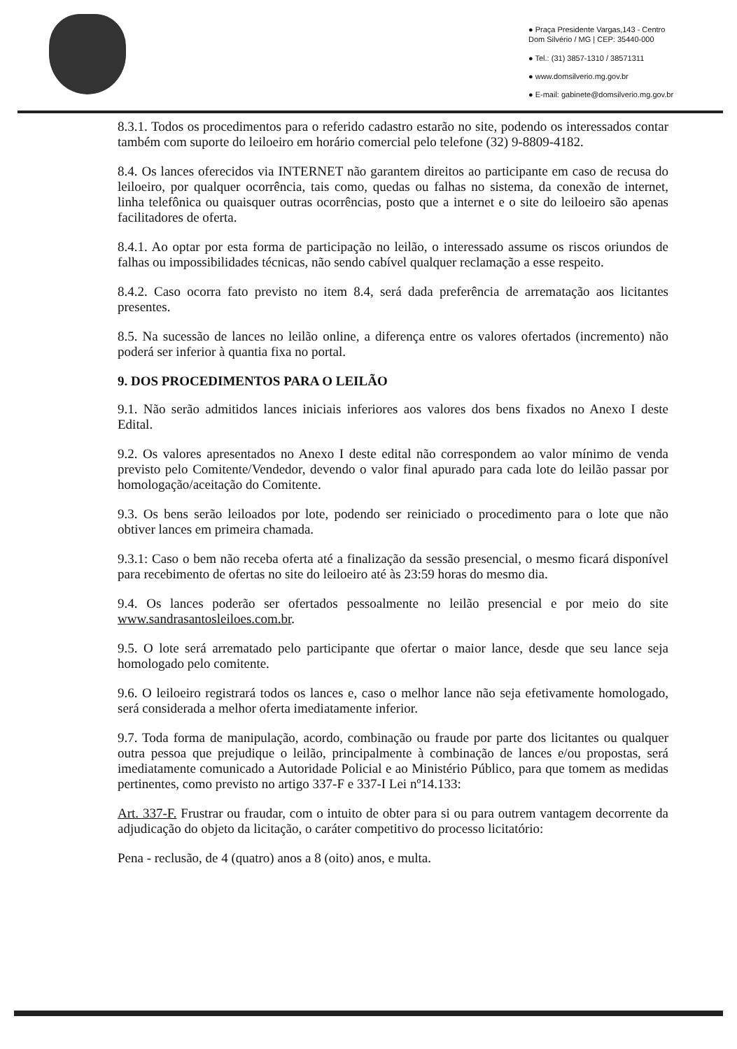● Praça Presidente Vargas,143 - Centro
Dom Silvério / MG | CEP: 35440-000
● Tel.: (31) 3857-1310 / 38571311
● www.domsilverio.mg.gov.br
● E-mail: gabinete@domsilverio.mg.gov.br
8.3.1. Todos os procedimentos para o referido cadastro estarão no site, podendo os interessados contar também com suporte do leiloeiro em horário comercial pelo telefone (32) 9-8809-4182.
8.4. Os lances oferecidos via INTERNET não garantem direitos ao participante em caso de recusa do leiloeiro, por qualquer ocorrência, tais como, quedas ou falhas no sistema, da conexão de internet, linha telefônica ou quaisquer outras ocorrências, posto que a internet e o site do leiloeiro são apenas facilitadores de oferta.
8.4.1. Ao optar por esta forma de participação no leilão, o interessado assume os riscos oriundos de falhas ou impossibilidades técnicas, não sendo cabível qualquer reclamação a esse respeito.
8.4.2. Caso ocorra fato previsto no item 8.4, será dada preferência de arrematação aos licitantes presentes.
8.5. Na sucessão de lances no leilão online, a diferença entre os valores ofertados (incremento) não poderá ser inferior à quantia fixa no portal.
9. DOS PROCEDIMENTOS PARA O LEILÃO
9.1. Não serão admitidos lances iniciais inferiores aos valores dos bens fixados no Anexo I deste Edital.
9.2. Os valores apresentados no Anexo I deste edital não correspondem ao valor mínimo de venda previsto pelo Comitente/Vendedor, devendo o valor final apurado para cada lote do leilão passar por homologação/aceitação do Comitente.
9.3. Os bens serão leiloados por lote, podendo ser reiniciado o procedimento para o lote que não obtiver lances em primeira chamada.
9.3.1: Caso o bem não receba oferta até a finalização da sessão presencial, o mesmo ficará disponível para recebimento de ofertas no site do leiloeiro até às 23:59 horas do mesmo dia.
9.4. Os lances poderão ser ofertados pessoalmente no leilão presencial e por meio do site www.sandrasantosleiloes.com.br.
9.5. O lote será arrematado pelo participante que ofertar o maior lance, desde que seu lance seja homologado pelo comitente.
9.6. O leiloeiro registrará todos os lances e, caso o melhor lance não seja efetivamente homologado, será considerada a melhor oferta imediatamente inferior.
9.7. Toda forma de manipulação, acordo, combinação ou fraude por parte dos licitantes ou qualquer outra pessoa que prejudique o leilão, principalmente à combinação de lances e/ou propostas, será imediatamente comunicado a Autoridade Policial e ao Ministério Público, para que tomem as medidas pertinentes, como previsto no artigo 337-F e 337-I Lei nº14.133:
Art. 337-F. Frustrar ou fraudar, com o intuito de obter para si ou para outrem vantagem decorrente da adjudicação do objeto da licitação, o caráter competitivo do processo licitatório:
Pena - reclusão, de 4 (quatro) anos a 8 (oito) anos, e multa.